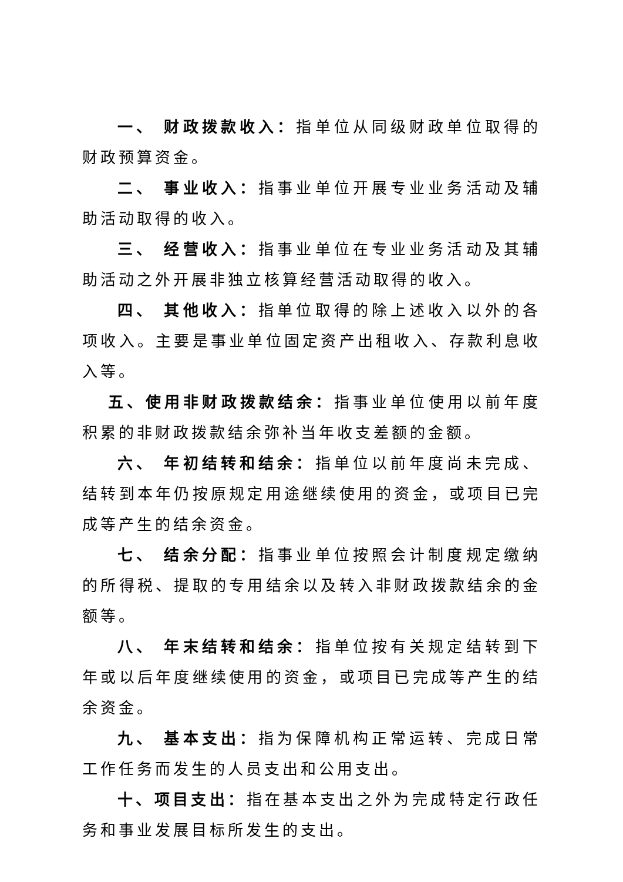一、 财政拨款收入：指单位从同级财政单位取得的财政预算资金。
二、 事业收入：指事业单位开展专业业务活动及辅助活动取得的收入。
三、 经营收入：指事业单位在专业业务活动及其辅助活动之外开展非独立核算经营活动取得的收入。
四、 其他收入：指单位取得的除上述收入以外的各项收入。主要是事业单位固定资产出租收入、存款利息收入等。
五、使用非财政拨款结余：指事业单位使用以前年度积累的非财政拨款结余弥补当年收支差额的金额。
六、 年初结转和结余：指单位以前年度尚未完成、结转到本年仍按原规定用途继续使用的资金，或项目已完成等产生的结余资金。
七、 结余分配：指事业单位按照会计制度规定缴纳的所得税、提取的专用结余以及转入非财政拨款结余的金额等。
八、 年末结转和结余：指单位按有关规定结转到下年或以后年度继续使用的资金，或项目已完成等产生的结余资金。
九、 基本支出：指为保障机构正常运转、完成日常工作任务而发生的人员支出和公用支出。
十、项目支出：指在基本支出之外为完成特定行政任务和事业发展目标所发生的支出。